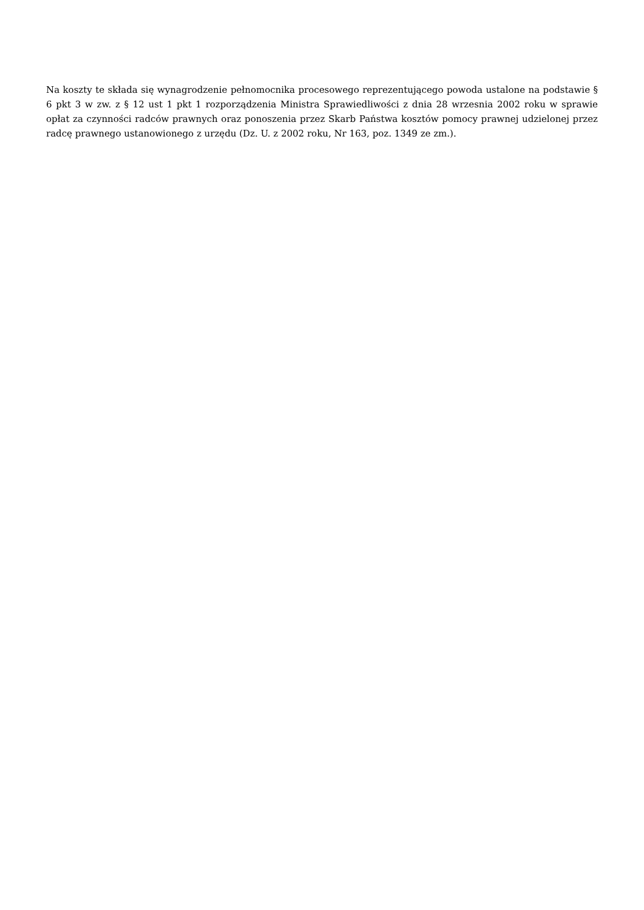Na koszty te składa się wynagrodzenie pełnomocnika procesowego reprezentującego powoda ustalone na podstawie § 6 pkt 3 w zw. z § 12 ust 1 pkt 1 rozporządzenia Ministra Sprawiedliwości z dnia 28 wrzesnia 2002 roku w sprawie opłat za czynności radców prawnych oraz ponoszenia przez Skarb Państwa kosztów pomocy prawnej udzielonej przez radcę prawnego ustanowionego z urzędu (Dz. U. z 2002 roku, Nr 163, poz. 1349 ze zm.).